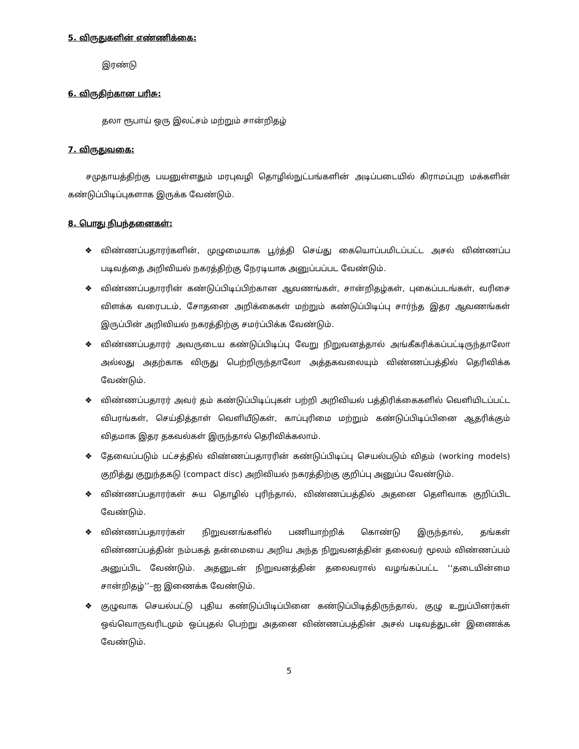5. விருதுகளின் எண்ணிக்கை:
இரண்டு
6. விருதிற்கான பரிசு:
தலா ரூபாய் ஒரு இலட்சம் மற்றும் சான்றிதழ்
7. விருதுவகை:
சமுதாயத்திற்கு பயனுள்ளதும் மரபுவழி தொழில்நுட்பங்களின் அடிப்படையில் கிராமப்புற மக்களின் கண்டுப்பிடிப்புகளாக இருக்க வேண்டும்.
8. பொது நிபந்தனைகள்:
❖ விண்ணப்பதாரர்களின், முழுமையாக பூர்த்தி செய்து கையொப்பமிடப்பட்ட அசல் விண்ணப்ப படிவத்தை அறிவியல் நகரத்திற்கு நேரடியாக அனுப்பப்பட வேண்டும்.
❖ விண்ணப்பதாரரின் கண்டுப்பிடிப்பிற்கான ஆவணங்கள், சான்றிதழ்கள், புகைப்படங்கள், வரிசை விளக்க வரைபடம், சோதனை அறிக்கைகள் மற்றும் கண்டுப்பிடிப்பு சார்ந்த இதர ஆவணங்கள் இருப்பின் அறிவியல் நகரத்திற்கு சமர்ப்பிக்க வேண்டும்.
❖ விண்ணப்பதாரர் அவருடைய கண்டுப்பிடிப்பு வேறு நிறுவனத்தால் அங்கீகரிக்கப்பட்டிருந்தாலோ அல்லது அதற்காக விருது பெற்றிருந்தாலோ அத்தகவலையும் விண்ணப்பத்தில் தெரிவிக்க வேண்டும்.
❖ விண்ணப்பதாரர் அவர் தம் கண்டுப்பிடிப்புகள் பற்றி அறிவியல் பத்திரிக்கைகளில் வெளியிடப்பட்ட விபரங்கள், செய்தித்தாள் வெளியீடுகள், காப்புரிமை மற்றும் கண்டுப்பிடிப்பினை ஆதரிக்கும் விதமாக இதர தகவல்கள் இருந்தால் தெரிவிக்கலாம்.
❖ தேவைப்படும் பட்சத்தில் விண்ணப்பதாரரின் கண்டுப்பிடிப்பு செயல்படும் விதம் (working models) குறித்து குறுந்தகடு (compact disc) அறிவியல் நகரத்திற்கு குறிப்பு அனுப்ப வேண்டும்.
❖ விண்ணப்பதாரர்கள் சுய தொழில் புரிந்தால், விண்ணப்பத்தில் அதனை தெளிவாக குறிப்பிட வேண்டும்.
❖ விண்ணப்பதாரர்கள் நிறுவனங்களில் பணியாற்றிக் கொண்டு இருந்தால், தங்கள் விண்ணப்பத்தின் நம்பகத் தன்மையை அறிய அந்த நிறுவனத்தின் தலைவர் மூலம் விண்ணப்பம் அனுப்பிட வேண்டும். அதனுடன் நிறுவனத்தின் தலைவரால் வழங்கப்பட்ட ‘‘தடையின்மை சான்றிதழ்’’–ஐ இணைக்க வேண்டும்.
❖ குழுவாக செயல்பட்டு புதிய கண்டுப்பிடிப்பினை கண்டுப்பிடித்திருந்தால், குழு உறுப்பினர்கள் ஒவ்வொருவரிடமும் ஒப்புதல் பெற்று அதனை விண்ணப்பத்தின் அசல் படிவத்துடன் இணைக்க வேண்டும்.
5